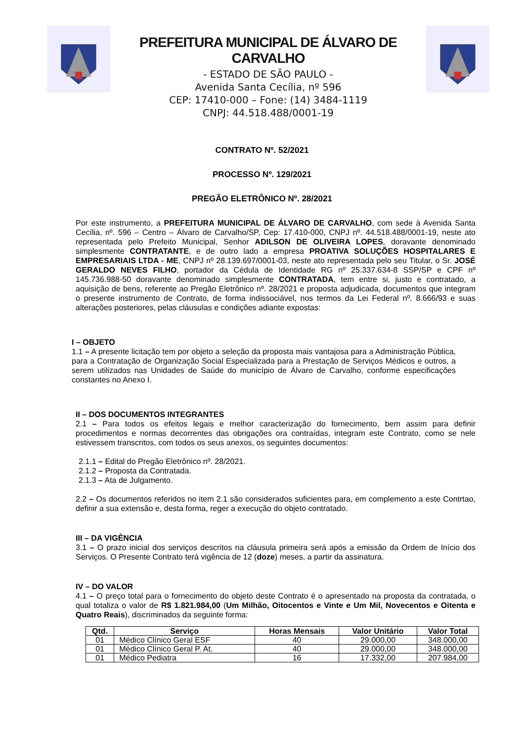PREFEITURA MUNICIPAL DE ÁLVARO DE CARVALHO
- ESTADO DE SÃO PAULO -
Avenida Santa Cecília, nº 596
CEP: 17410-000 – Fone: (14) 3484-1119
CNPJ: 44.518.488/0001-19
CONTRATO Nº. 52/2021
PROCESSO Nº. 129/2021
PREGÃO ELETRÔNICO Nº. 28/2021
Por este instrumento, a PREFEITURA MUNICIPAL DE ÁLVARO DE CARVALHO, com sede à Avenida Santa Cecília, nº. 596 – Centro – Álvaro de Carvalho/SP, Cep: 17.410-000, CNPJ nº. 44.518.488/0001-19, neste ato representada pelo Prefeito Municipal, Senhor ADILSON DE OLIVEIRA LOPES, doravante denominado simplesmente CONTRATANTE, e de outro lado a empresa PROATIVA SOLUÇÕES HOSPITALARES E EMPRESARIAIS LTDA - ME, CNPJ nº 28.139.697/0001-03, neste ato representada pelo seu Titular, o Sr. JOSÉ GERALDO NEVES FILHO, portador da Cédula de Identidade RG nº 25.337.634-8 SSP/SP e CPF nº 145.736.988-50 doravante denominado simplesmente CONTRATADA, tem entre si, justo e contratado, a aquisição de bens, referente ao Pregão Eletrônico nº. 28/2021 e proposta adjudicada, documentos que integram o presente instrumento de Contrato, de forma indissociável, nos termos da Lei Federal nº. 8.666/93 e suas alterações posteriores, pelas cláusulas e condições adiante expostas:
I – OBJETO
1.1 – A presente licitação tem por objeto a seleção da proposta mais vantajosa para a Administração Pública, para a Contratação de Organização Social Especializada para a Prestação de Serviços Médicos e outros, a serem utilizados nas Unidades de Saúde do município de Álvaro de Carvalho, conforme especificações constantes no Anexo I.
II – DOS DOCUMENTOS INTEGRANTES
2.1 – Para todos os efeitos legais e melhor caracterização do fornecimento, bem assim para definir procedimentos e normas decorrentes das obrigações ora contraídas, integram este Contrato, como se nele estivessem transcritos, com todos os seus anexos, os seguintes documentos:
2.1.1 – Edital do Pregão Eletrônico nº. 28/2021.
2.1.2 – Proposta da Contratada.
2.1.3 – Ata de Julgamento.
2.2 – Os documentos referidos no item 2.1 são considerados suficientes para, em complemento a este Contrtao, definir a sua extensão e, desta forma, reger a execução do objeto contratado.
III – DA VIGÊNCIA
3.1 – O prazo inicial dos serviços descritos na cláusula primeira será após a emissão da Ordem de Início dos Serviços. O Presente Contrato terá vigência de 12 (doze) meses, a partir da assinatura.
IV – DO VALOR
4.1 – O preço total para o fornecimento do objeto deste Contrato é o apresentado na proposta da contratada, o qual totaliza o valor de R$ 1.821.984,00 (Um Milhão, Oitocentos e Vinte e Um Mil, Novecentos e Oitenta e Quatro Reais), discriminados da seguinte forma:
| Qtd. | Serviço | Horas Mensais | Valor Unitário | Valor Total |
| --- | --- | --- | --- | --- |
| 01 | Médico Clínico Geral ESF | 40 | 29.000,00 | 348.000,00 |
| 01 | Médico Clínico Geral P. At. | 40 | 29.000,00 | 348.000,00 |
| 01 | Médico Pediatra | 16 | 17.332,00 | 207.984,00 |